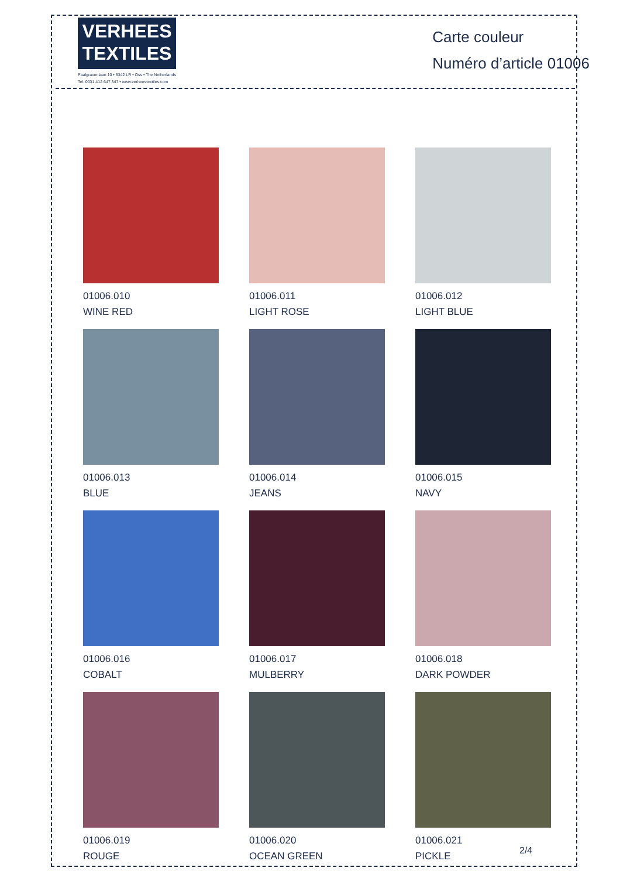VERHEES
TEXTILES
Paalgravenlaan 10 • 5342 LR • Oss • The Netherlands
Tel: 0031 412 647 347 • www.verheestextiles.com
Carte couleur
Numéro d’article 01006
01006.010
WINE RED
01006.011
LIGHT ROSE
01006.012
LIGHT BLUE
01006.013
BLUE
01006.014
JEANS
01006.015
NAVY
01006.016
COBALT
01006.017
MULBERRY
01006.018
DARK POWDER
01006.019
ROUGE
01006.020
OCEAN GREEN
01006.021
PICKLE
2/4